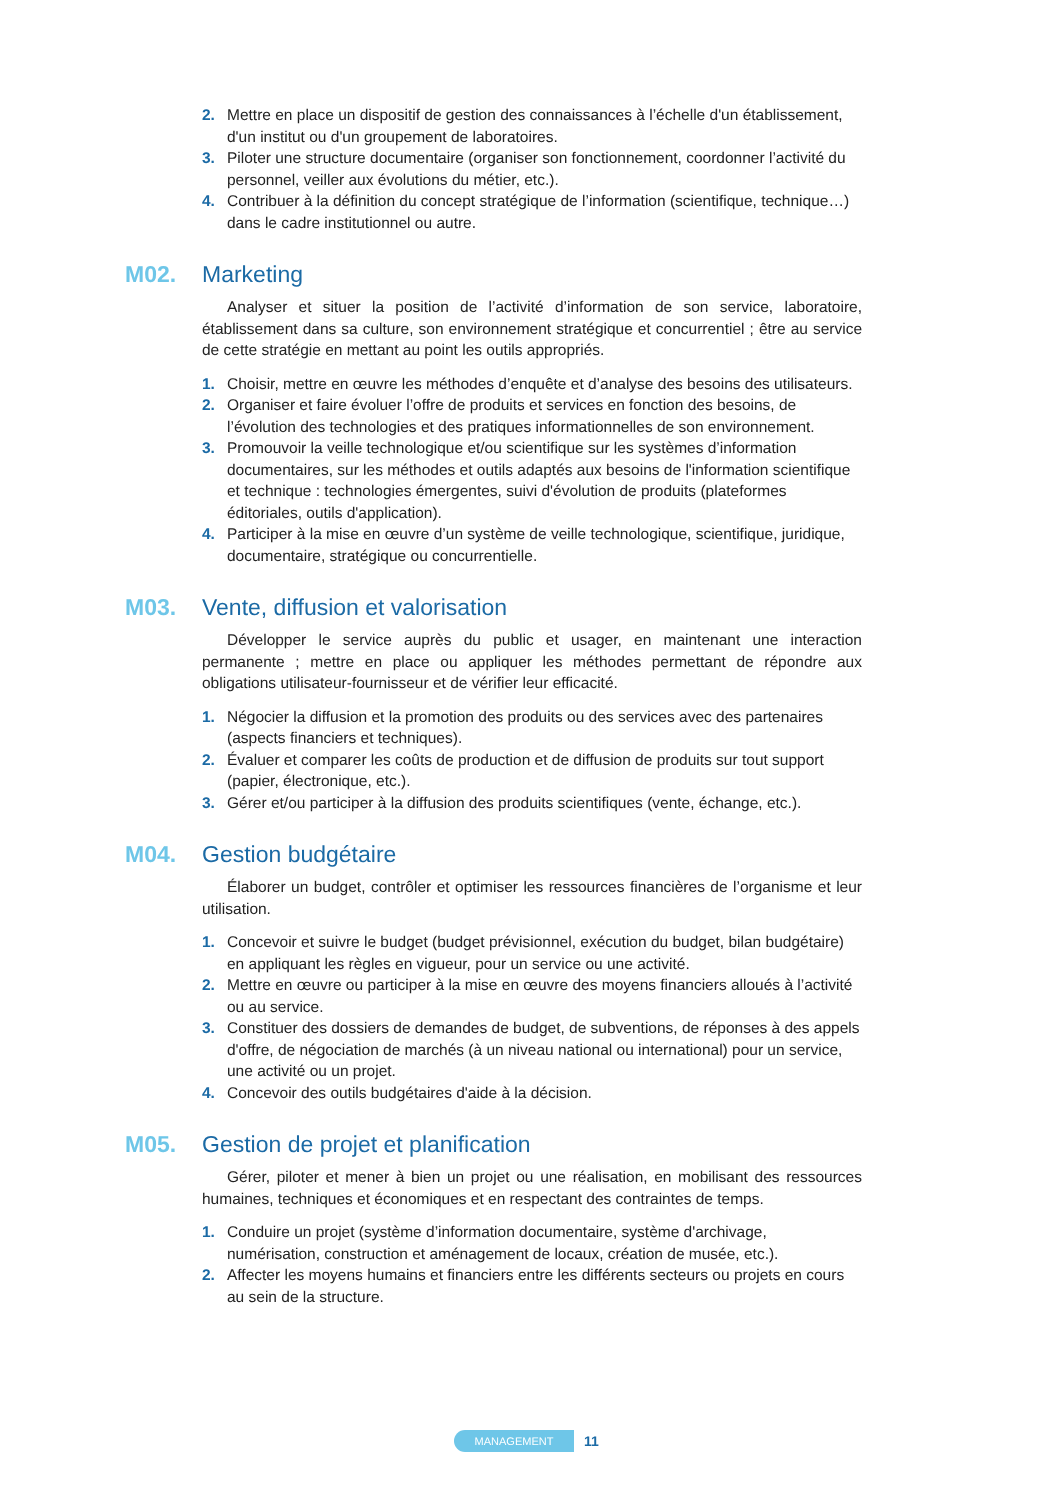2. Mettre en place un dispositif de gestion des connaissances à l’échelle d'un établissement, d'un institut ou d'un groupement de laboratoires.
3. Piloter une structure documentaire (organiser son fonctionnement, coordonner l’activité du personnel, veiller aux évolutions du métier, etc.).
4. Contribuer à la définition du concept stratégique de l’information (scientifique, technique…) dans le cadre institutionnel ou autre.
M02. Marketing
Analyser et situer la position de l’activité d’information de son service, laboratoire, établissement dans sa culture, son environnement stratégique et concurrentiel ; être au service de cette stratégie en mettant au point les outils appropriés.
1. Choisir, mettre en œuvre les méthodes d’enquête et d’analyse des besoins des utilisateurs.
2. Organiser et faire évoluer l’offre de produits et services en fonction des besoins, de l’évolution des technologies et des pratiques informationnelles de son environnement.
3. Promouvoir la veille technologique et/ou scientifique sur les systèmes d’information documentaires, sur les méthodes et outils adaptés aux besoins de l'information scientifique et technique : technologies émergentes, suivi d'évolution de produits (plateformes éditoriales, outils d'application).
4. Participer à la mise en œuvre d’un système de veille technologique, scientifique, juridique, documentaire, stratégique ou concurrentielle.
M03. Vente, diffusion et valorisation
Développer le service auprès du public et usager, en maintenant une interaction permanente ; mettre en place ou appliquer les méthodes permettant de répondre aux obligations utilisateur-fournisseur et de vérifier leur efficacité.
1. Négocier la diffusion et la promotion des produits ou des services avec des partenaires (aspects financiers et techniques).
2. Évaluer et comparer les coûts de production et de diffusion de produits sur tout support (papier, électronique, etc.).
3. Gérer et/ou participer à la diffusion des produits scientifiques (vente, échange, etc.).
M04. Gestion budgétaire
Élaborer un budget, contrôler et optimiser les ressources financières de l’organisme et leur utilisation.
1. Concevoir et suivre le budget (budget prévisionnel, exécution du budget, bilan budgétaire) en appliquant les règles en vigueur, pour un service ou une activité.
2. Mettre en œuvre ou participer à la mise en œuvre des moyens financiers alloués à l’activité ou au service.
3. Constituer des dossiers de demandes de budget, de subventions, de réponses à des appels d'offre, de négociation de marchés (à un niveau national ou international) pour un service, une activité ou un projet.
4. Concevoir des outils budgétaires d'aide à la décision.
M05. Gestion de projet et planification
Gérer, piloter et mener à bien un projet ou une réalisation, en mobilisant des ressources humaines, techniques et économiques et en respectant des contraintes de temps.
1. Conduire un projet (système d’information documentaire, système d'archivage, numérisation, construction et aménagement de locaux, création de musée, etc.).
2. Affecter les moyens humains et financiers entre les différents secteurs ou projets en cours au sein de la structure.
MANAGEMENT 11